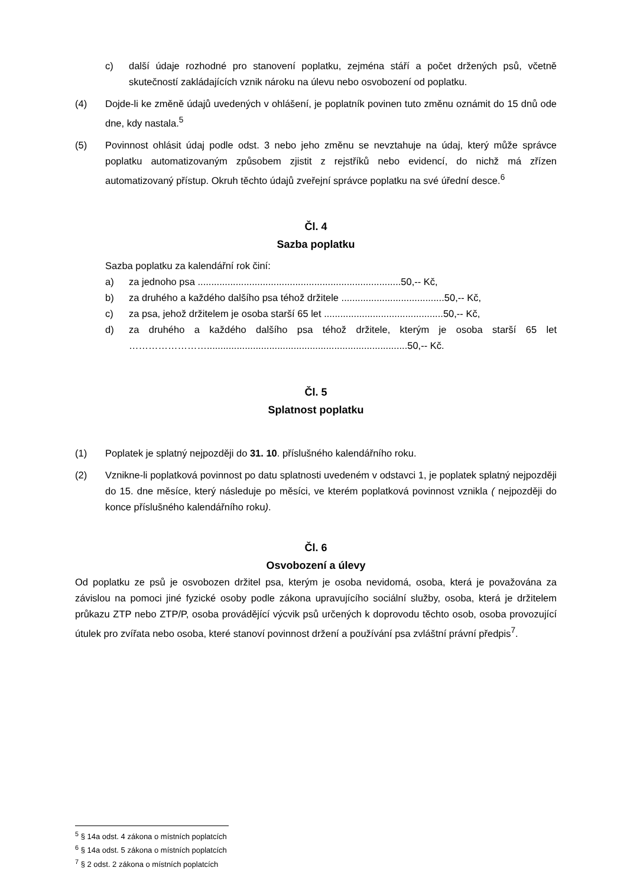c) další údaje rozhodné pro stanovení poplatku, zejména stáří a počet držených psů, včetně skutečností zakládajících vznik nároku na úlevu nebo osvobození od poplatku.
(4) Dojde-li ke změně údajů uvedených v ohlášení, je poplatník povinen tuto změnu oznámit do 15 dnů ode dne, kdy nastala.<sup>5</sup>
(5) Povinnost ohlásit údaj podle odst. 3 nebo jeho změnu se nevztahuje na údaj, který může správce poplatku automatizovaným způsobem zjistit z rejstříků nebo evidencí, do nichž má zřízen automatizovaný přístup. Okruh těchto údajů zveřejní správce poplatku na své úřední desce.<sup>6</sup>
Čl. 4
Sazba poplatku
Sazba poplatku za kalendářní rok činí:
a) za jednoho psa ...........................................................................50,-- Kč,
b) za druhého a každého dalšího psa téhož držitele ......................................50,-- Kč,
c) za psa, jehož držitelem je osoba starší 65 let ............................................50,-- Kč,
d) za druhého a každého dalšího psa téhož držitele, kterým je osoba starší 65 let ……………………..........................................................................50,-- Kč.
Čl. 5
Splatnost poplatku
(1) Poplatek je splatný nejpozději do 31. 10. příslušného kalendářního roku.
(2) Vznikne-li poplatková povinnost po datu splatnosti uvedeném v odstavci 1, je poplatek splatný nejpozději do 15. dne měsíce, který následuje po měsíci, ve kterém poplatková povinnost vznikla ( nejpozději do konce příslušného kalendářního roku).
Čl. 6
Osvobození a úlevy
Od poplatku ze psů je osvobozen držitel psa, kterým je osoba nevidomá, osoba, která je považována za závislou na pomoci jiné fyzické osoby podle zákona upravujícího sociální služby, osoba, která je držitelem průkazu ZTP nebo ZTP/P, osoba provádějící výcvik psů určených k doprovodu těchto osob, osoba provozující útulek pro zvířata nebo osoba, které stanoví povinnost držení a používání psa zvláštní právní předpis<sup>7</sup>.
<sup>5</sup> § 14a odst. 4 zákona o místních poplatcích
<sup>6</sup> § 14a odst. 5 zákona o místních poplatcích
<sup>7</sup> § 2 odst. 2 zákona o místních poplatcích